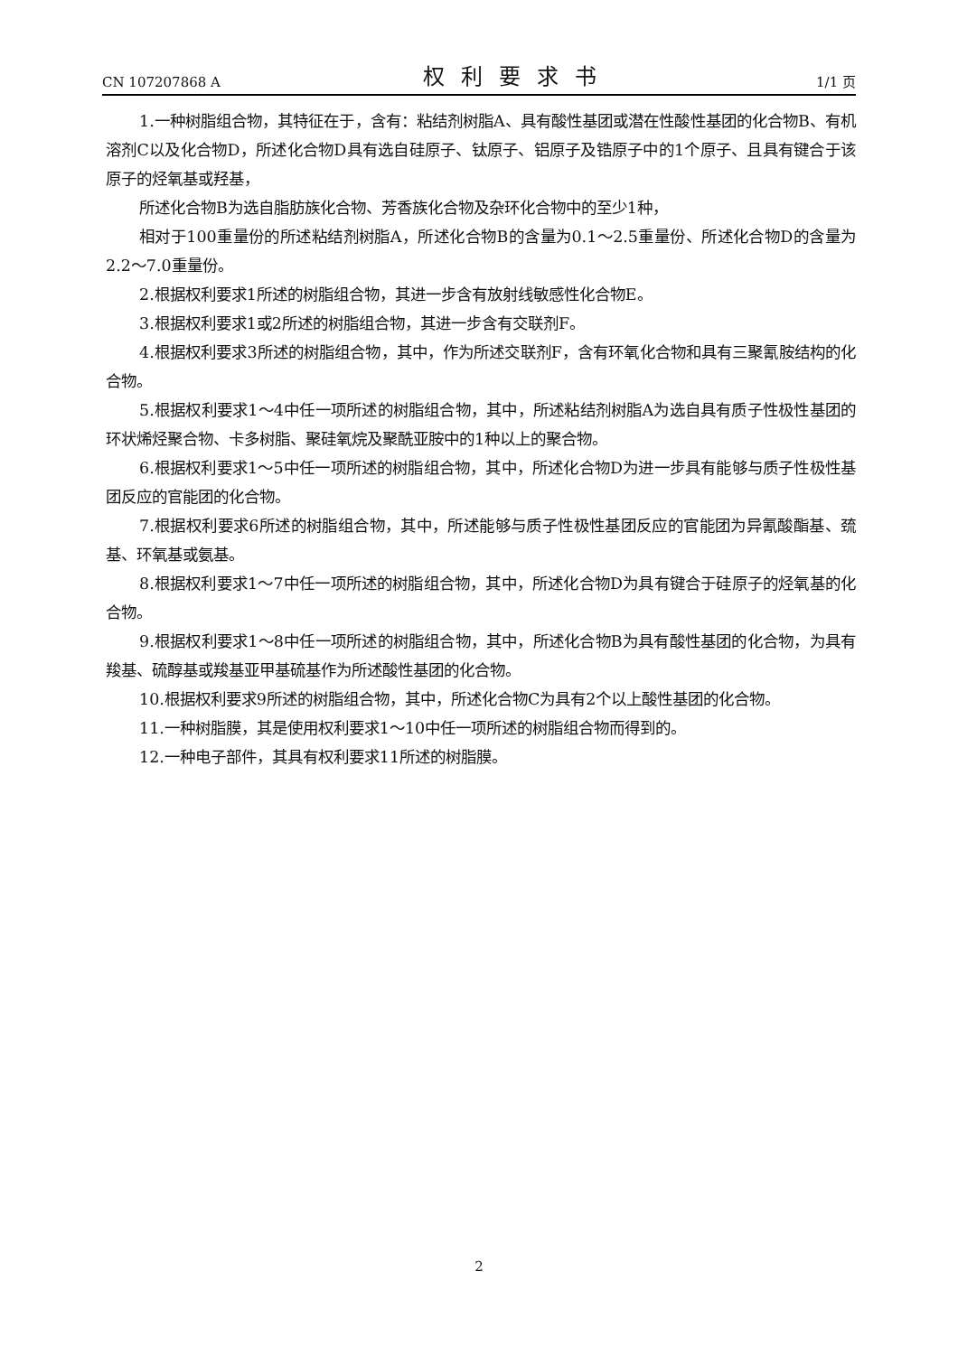CN 107207868 A 权利要求书 1/1 页
1.一种树脂组合物，其特征在于，含有：粘结剂树脂A、具有酸性基团或潜在性酸性基团的化合物B、有机溶剂C以及化合物D，所述化合物D具有选自硅原子、钛原子、铝原子及锆原子中的1个原子、且具有键合于该原子的烃氧基或羟基，
所述化合物B为选自脂肪族化合物、芳香族化合物及杂环化合物中的至少1种，
相对于100重量份的所述粘结剂树脂A，所述化合物B的含量为0.1～2.5重量份、所述化合物D的含量为2.2～7.0重量份。
2.根据权利要求1所述的树脂组合物，其进一步含有放射线敏感性化合物E。
3.根据权利要求1或2所述的树脂组合物，其进一步含有交联剂F。
4.根据权利要求3所述的树脂组合物，其中，作为所述交联剂F，含有环氧化合物和具有三聚氰胺结构的化合物。
5.根据权利要求1～4中任一项所述的树脂组合物，其中，所述粘结剂树脂A为选自具有质子性极性基团的环状烯烃聚合物、卡多树脂、聚硅氧烷及聚酰亚胺中的1种以上的聚合物。
6.根据权利要求1～5中任一项所述的树脂组合物，其中，所述化合物D为进一步具有能够与质子性极性基团反应的官能团的化合物。
7.根据权利要求6所述的树脂组合物，其中，所述能够与质子性极性基团反应的官能团为异氰酸酯基、巯基、环氧基或氨基。
8.根据权利要求1～7中任一项所述的树脂组合物，其中，所述化合物D为具有键合于硅原子的烃氧基的化合物。
9.根据权利要求1～8中任一项所述的树脂组合物，其中，所述化合物B为具有酸性基团的化合物，为具有羧基、硫醇基或羧基亚甲基硫基作为所述酸性基团的化合物。
10.根据权利要求9所述的树脂组合物，其中，所述化合物C为具有2个以上酸性基团的化合物。
11.一种树脂膜，其是使用权利要求1～10中任一项所述的树脂组合物而得到的。
12.一种电子部件，其具有权利要求11所述的树脂膜。
2